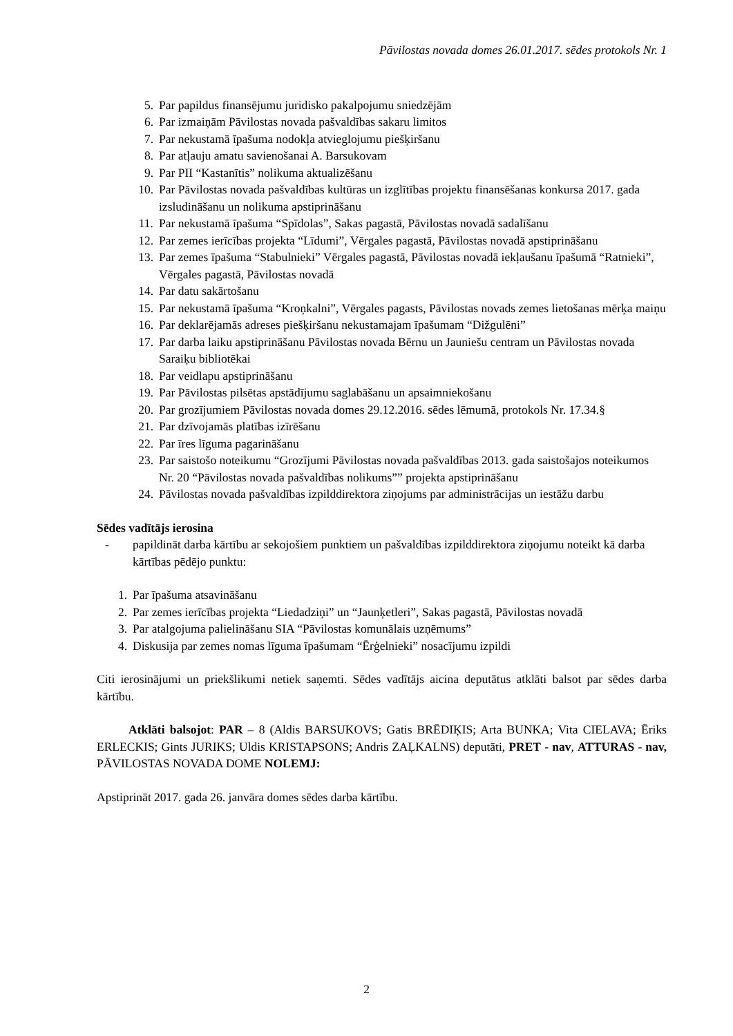Pāvilostas novada domes 26.01.2017. sēdes protokols Nr. 1
5. Par papildus finansējumu juridisko pakalpojumu sniedzējām
6. Par izmaiņām Pāvilostas novada pašvaldības sakaru limitos
7. Par nekustamā īpašuma nodokļa atvieglojumu piešķiršanu
8. Par atļauju amatu savienošanai A. Barsukovam
9. Par PII “Kastanītis” nolikuma aktualizēšanu
10. Par Pāvilostas novada pašvaldības kultūras un izglītības projektu finansēšanas konkursa 2017. gada izsludināšanu un nolikuma apstiprināšanu
11. Par nekustamā īpašuma “Spīdolas”, Sakas pagastā, Pāvilostas novadā sadalīšanu
12. Par zemes ierīcības projekta “Līdumi”, Vērgales pagastā, Pāvilostas novadā apstiprināšanu
13. Par zemes īpašuma “Stabulnieki” Vērgales pagastā, Pāvilostas novadā iekļaušanu īpašumā “Ratnieki”, Vērgales pagastā, Pāvilostas novadā
14. Par datu sakārtošanu
15. Par nekustamā īpašuma “Kroņkalni”, Vērgales pagasts, Pāvilostas novads zemes lietošanas mērķa maiņu
16. Par deklarējamās adreses piešķiršanu nekustamajam īpašumam “Dižgulēni”
17. Par darba laiku apstiprināšanu Pāvilostas novada Bērnu un Jauniešu centram un Pāvilostas novada Saraiķu bibliotēkai
18. Par veidlapu apstiprināšanu
19. Par Pāvilostas pilsētas apstādījumu saglabāšanu un apsaimniekošanu
20. Par grozījumiem Pāvilostas novada domes 29.12.2016. sēdes lēmumā, protokols Nr. 17.34.§
21. Par dzīvojamās platības izīrēšanu
22. Par īres līguma pagarināšanu
23. Par saistošo noteikumu “Grozījumi Pāvilostas novada pašvaldības 2013. gada saistošajos noteikumos Nr. 20 “Pāvilostas novada pašvaldības nolikums”” projekta apstiprināšanu
24. Pāvilostas novada pašvaldības izpilddirektora ziņojums par administrācijas un iestāžu darbu
Sēdes vadītājs ierosina
- papildināt darba kārtību ar sekojošiem punktiem un pašvaldības izpilddirektora ziņojumu noteikt kā darba kārtības pēdējo punktu:
1. Par īpašuma atsavināšanu
2. Par zemes ierīcības projekta “Liedadziņi” un “Jaunķetleri”, Sakas pagastā, Pāvilostas novadā
3. Par atalgojuma palielināšanu SIA “Pāvilostas komunālais uzņēmums”
4. Diskusija par zemes nomas līguma īpašumam “Ērģelnieki” nosacījumu izpildi
Citi ierosinājumi un priekšlikumi netiek saņemti. Sēdes vadītājs aicina deputātus atklāti balsot par sēdes darba kārtību.
Atklāti balsojot: PAR – 8 (Aldis BARSUKOVS; Gatis BRĒDIĶIS; Arta BUNKA; Vita CIELAVA; Ēriks ERLECKIS; Gints JURIKS; Uldis KRISTAPSONS; Andris ZAĻKALNS) deputāti, PRET - nav, ATTURAS - nav, PĀVILOSTAS NOVADA DOME NOLEMJ:
Apstiprināt 2017. gada 26. janvāra domes sēdes darba kārtību.
2